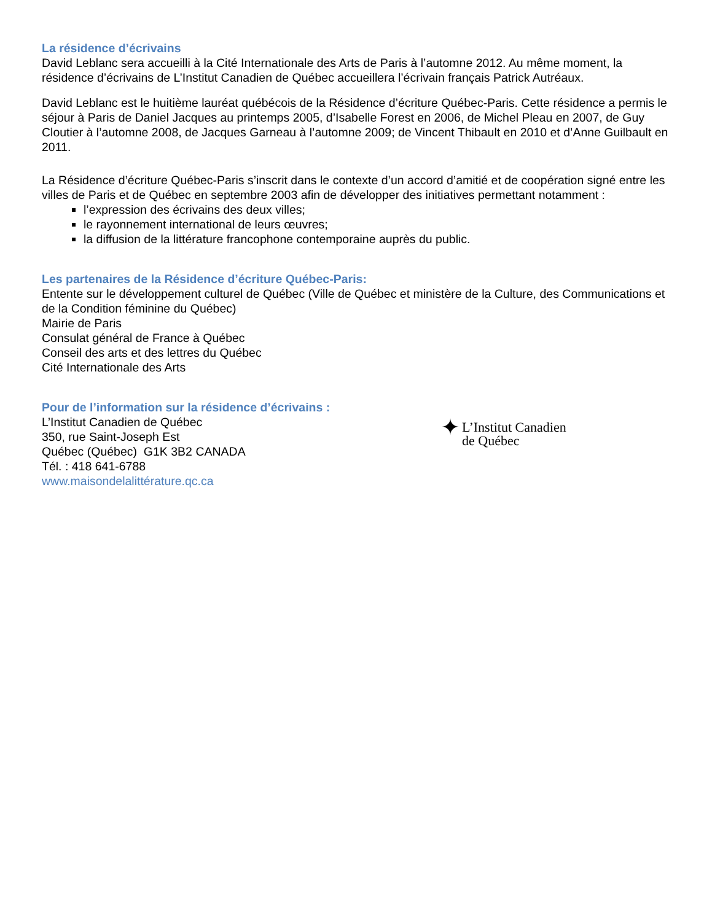La résidence d’écrivains
David Leblanc sera accueilli à la Cité Internationale des Arts de Paris à l’automne 2012. Au même moment, la résidence d’écrivains de L’Institut Canadien de Québec accueillera l’écrivain français Patrick Autréaux.
David Leblanc est le huitième lauréat québécois de la Résidence d’écriture Québec-Paris. Cette résidence a permis le séjour à Paris de Daniel Jacques au printemps 2005, d’Isabelle Forest en 2006, de Michel Pleau en 2007, de Guy Cloutier à l’automne 2008, de Jacques Garneau à l’automne 2009; de Vincent Thibault en 2010 et d’Anne Guilbault en 2011.
La Résidence d’écriture Québec-Paris s’inscrit dans le contexte d’un accord d’amitié et de coopération signé entre les villes de Paris et de Québec en septembre 2003 afin de développer des initiatives permettant notamment :
l’expression des écrivains des deux villes;
le rayonnement international de leurs œuvres;
la diffusion de la littérature francophone contemporaine auprès du public.
Les partenaires de la Résidence d’écriture Québec-Paris:
Entente sur le développement culturel de Québec (Ville de Québec et ministère de la Culture, des Communications et de la Condition féminine du Québec)
Mairie de Paris
Consulat général de France à Québec
Conseil des arts et des lettres du Québec
Cité Internationale des Arts
Pour de l’information sur la résidence d’écrivains :
L’Institut Canadien de Québec
350, rue Saint-Joseph Est
Québec (Québec) G1K 3B2 CANADA
Tél. : 418 641-6788
www.maisondelalittérature.qc.ca
✦ L’Institut Canadien
de Québec